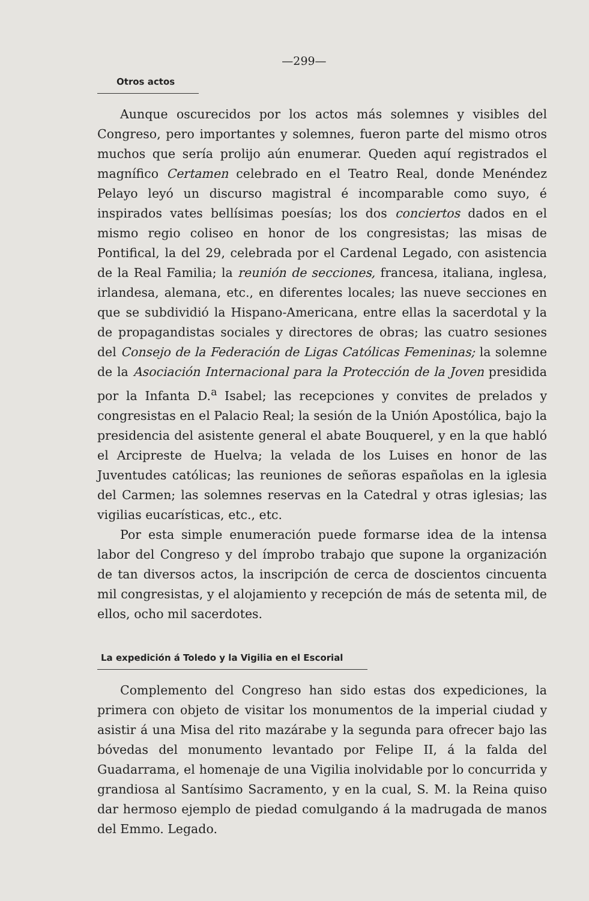—299—
Otros actos
Aunque oscurecidos por los actos más solemnes y visibles del Congreso, pero importantes y solemnes, fueron parte del mismo otros muchos que sería prolijo aún enumerar. Queden aquí registrados el magnífico Certamen celebrado en el Teatro Real, donde Menéndez Pelayo leyó un discurso magistral é incomparable como suyo, é inspirados vates bellísimas poesías; los dos conciertos dados en el mismo regio coliseo en honor de los congresistas; las misas de Pontifical, la del 29, celebrada por el Cardenal Legado, con asistencia de la Real Familia; la reunión de secciones, francesa, italiana, inglesa, irlandesa, alemana, etc., en diferentes locales; las nueve secciones en que se subdividió la Hispano-Americana, entre ellas la sacerdotal y la de propagandistas sociales y directores de obras; las cuatro sesiones del Consejo de la Federación de Ligas Católicas Femeninas; la solemne de la Asociación Internacional para la Protección de la Joven presidida por la Infanta D.<sup>a</sup> Isabel; las recepciones y convites de prelados y congresistas en el Palacio Real; la sesión de la Unión Apostólica, bajo la presidencia del asistente general el abate Bouquerel, y en la que habló el Arcipreste de Huelva; la velada de los Luises en honor de las Juventudes católicas; las reuniones de señoras españolas en la iglesia del Carmen; las solemnes reservas en la Catedral y otras iglesias; las vigilias eucarísticas, etc., etc.
Por esta simple enumeración puede formarse idea de la intensa labor del Congreso y del ímprobo trabajo que supone la organización de tan diversos actos, la inscripción de cerca de doscientos cincuenta mil congresistas, y el alojamiento y recepción de más de setenta mil, de ellos, ocho mil sacerdotes.
La expedición á Toledo y la Vigilia en el Escorial
Complemento del Congreso han sido estas dos expediciones, la primera con objeto de visitar los monumentos de la imperial ciudad y asistir á una Misa del rito mazárabe y la segunda para ofrecer bajo las bóvedas del monumento levantado por Felipe II, á la falda del Guadarrama, el homenaje de una Vigilia inolvidable por lo concurrida y grandiosa al Santísimo Sacramento, y en la cual, S. M. la Reina quiso dar hermoso ejemplo de piedad comulgando á la madrugada de manos del Emmo. Legado.